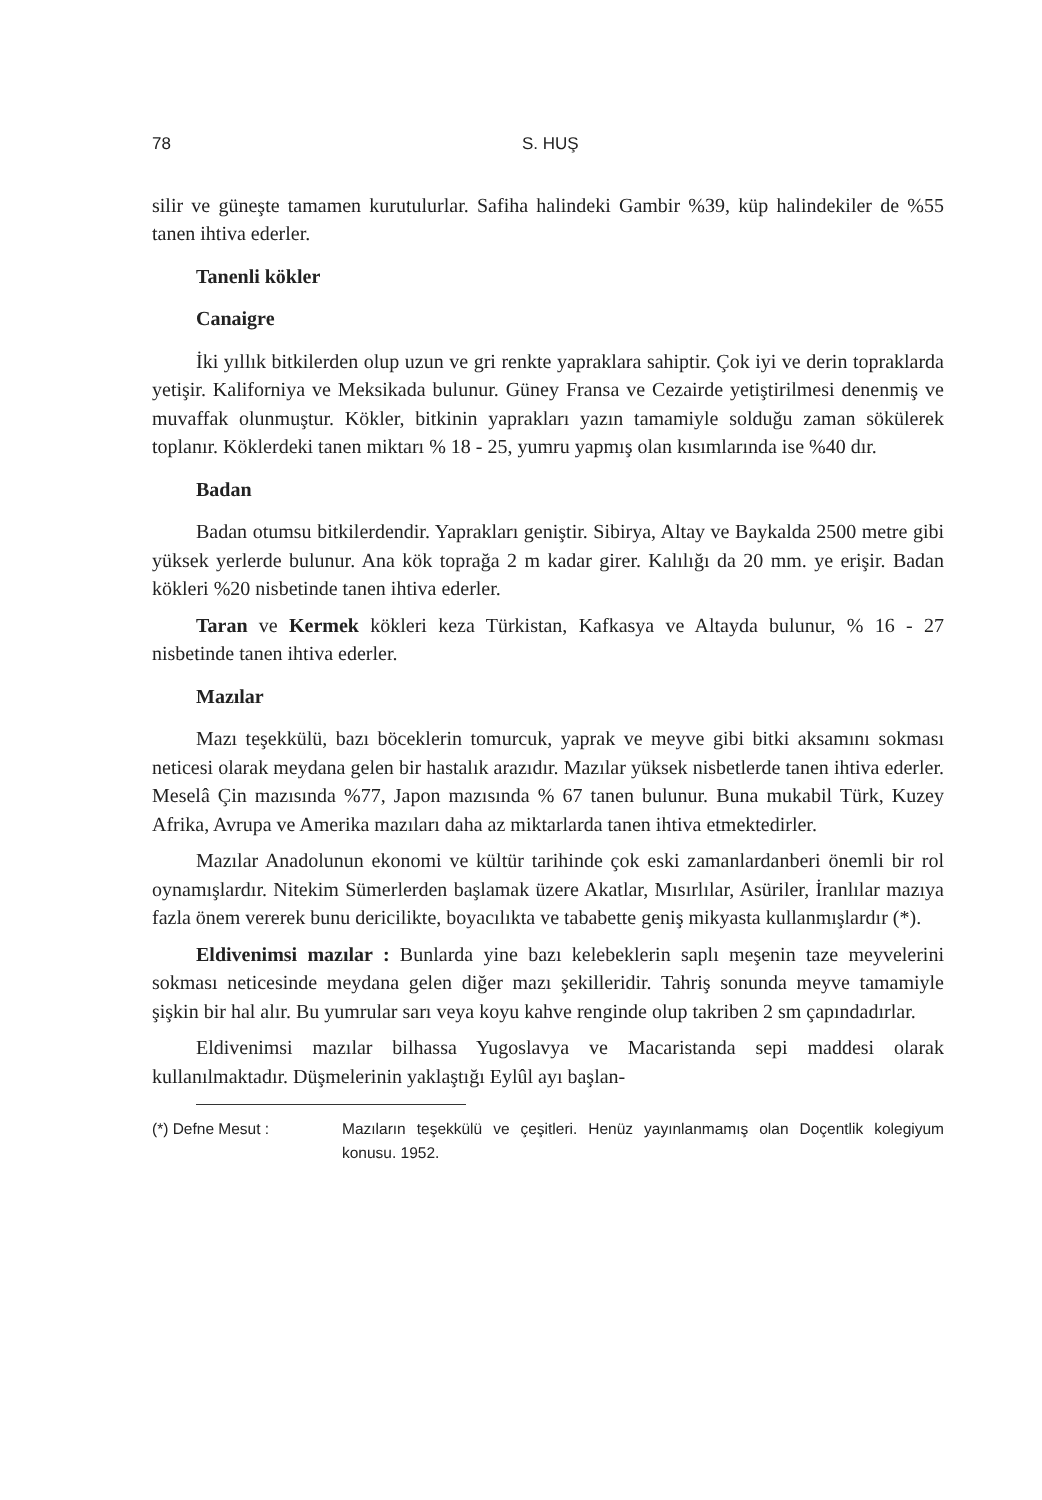78 S. HUŞ
silir ve güneşte tamamen kurutulurlar. Safiha halindeki Gambir %39, küp halindekiler de %55 tanen ihtiva ederler.
Tanenli kökler
Canaigre
İki yıllık bitkilerden olup uzun ve gri renkte yapraklara sahiptir. Çok iyi ve derin topraklarda yetişir. Kaliforniya ve Meksikada bulunur. Güney Fransa ve Cezairde yetiştirilmesi denenmiş ve muvaffak olunmuştur. Kökler, bitkinin yaprakları yazın tamamiyle solduğu zaman sökülerek toplanır. Köklerdeki tanen miktarı % 18 - 25, yumru yapmış olan kısımlarında ise %40 dır.
Badan
Badan otumsu bitkilerdendir. Yaprakları geniştir. Sibirya, Altay ve Baykalda 2500 metre gibi yüksek yerlerde bulunur. Ana kök toprağa 2 m kadar girer. Kalılığı da 20 mm. ye erişir. Badan kökleri %20 nisbetinde tanen ihtiva ederler.
Taran ve Kermek kökleri keza Türkistan, Kafkasya ve Altayda bulunur, % 16 - 27 nisbetinde tanen ihtiva ederler.
Mazılar
Mazı teşekkülü, bazı böceklerin tomurcuk, yaprak ve meyve gibi bitki aksamını sokması neticesi olarak meydana gelen bir hastalık arazıdır. Mazılar yüksek nisbetlerde tanen ihtiva ederler. Meselâ Çin mazısında %77, Japon mazısında % 67 tanen bulunur. Buna mukabil Türk, Kuzey Afrika, Avrupa ve Amerika mazıları daha az miktarlarda tanen ihtiva etmektedirler.
Mazılar Anadolunun ekonomi ve kültür tarihinde çok eski zamanlardanberi önemli bir rol oynamışlardır. Nitekim Sümerlerden başlamak üzere Akatlar, Mısırlılar, Asüriler, İranlılar mazıya fazla önem vererek bunu dericilikte, boyacılıkta ve tababette geniş mikyasta kullanmışlardır (*).
Eldivenimsi mazılar : Bunlarda yine bazı kelebeklerin saplı meşenin taze meyvelerini sokması neticesinde meydana gelen diğer mazı şekilleridir. Tahriş sonunda meyve tamamiyle şişkin bir hal alır. Bu yumrular sarı veya koyu kahve renginde olup takriben 2 sm çapındadırlar.
Eldivenimsi mazılar bilhassa Yugoslavya ve Macaristanda sepi maddesi olarak kullanılmaktadır. Düşmelerinin yaklaştığı Eylûl ayı başlan-
(*) Defne Mesut : Mazıların teşekkülü ve çeşitleri. Henüz yayınlanmamış olan Doçentlik kolegiyum konusu. 1952.